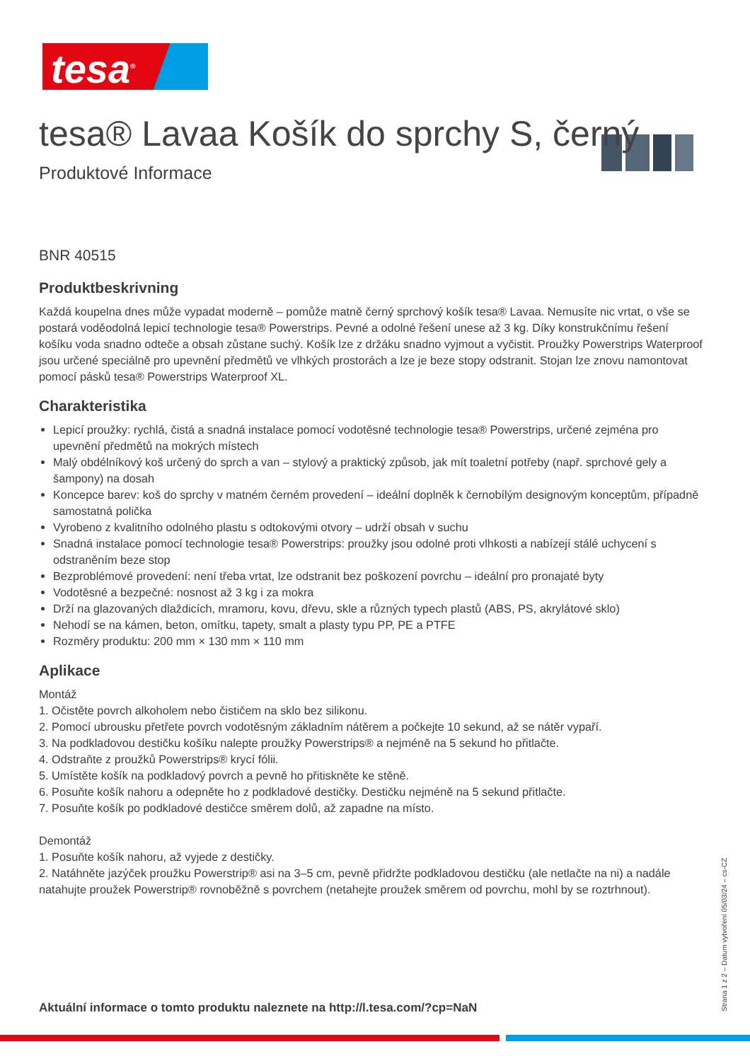tesa<sup>®</sup>
tesa® Lavaa Košík do sprchy S, černý
Produktové Informace
BNR 40515
Produktbeskrivning
Každá koupelna dnes může vypadat moderně – pomůže matně černý sprchový košík tesa® Lavaa. Nemusíte nic vrtat, o vše se postará voděodolná lepicí technologie tesa® Powerstrips. Pevné a odolné řešení unese až 3 kg. Díky konstrukčnímu řešení košíku voda snadno odteče a obsah zůstane suchý. Košík lze z držáku snadno vyjmout a vyčistit. Proužky Powerstrips Waterproof jsou určené speciálně pro upevnění předmětů ve vlhkých prostorách a lze je beze stopy odstranit. Stojan lze znovu namontovat pomocí pásků tesa® Powerstrips Waterproof XL.
Charakteristika
Lepicí proužky: rychlá, čistá a snadná instalace pomocí vodotěsné technologie tesa® Powerstrips, určené zejména pro upevnění předmětů na mokrých místech
Malý obdélníkový koš určený do sprch a van – stylový a praktický způsob, jak mít toaletní potřeby (např. sprchové gely a šampony) na dosah
Koncepce barev: koš do sprchy v matném černém provedení – ideální doplněk k černobílým designovým konceptům, případně samostatná polička
Vyrobeno z kvalitního odolného plastu s odtokovými otvory – udrží obsah v suchu
Snadná instalace pomocí technologie tesa® Powerstrips: proužky jsou odolné proti vlhkosti a nabízejí stálé uchycení s odstraněním beze stop
Bezproblémové provedení: není třeba vrtat, lze odstranit bez poškození povrchu – ideální pro pronajaté byty
Vodotěsné a bezpečné: nosnost až 3 kg i za mokra
Drží na glazovaných dlaždicích, mramoru, kovu, dřevu, skle a různých typech plastů (ABS, PS, akrylátové sklo)
Nehodí se na kámen, beton, omítku, tapety, smalt a plasty typu PP, PE a PTFE
Rozměry produktu: 200 mm × 130 mm × 110 mm
Aplikace
Montáž
1. Očistěte povrch alkoholem nebo čističem na sklo bez silikonu.
2. Pomocí ubrousku přetřete povrch vodotěsným základním nátěrem a počkejte 10 sekund, až se nátěr vypaří.
3. Na podkladovou destičku košíku nalepte proužky Powerstrips® a nejméně na 5 sekund ho přitlačte.
4. Odstraňte z proužků Powerstrips® krycí fólii.
5. Umístěte košík na podkladový povrch a pevně ho přitiskněte ke stěně.
6. Posuňte košík nahoru a odepněte ho z podkladové destičky. Destičku nejméně na 5 sekund přitlačte.
7. Posuňte košík po podkladové destičce směrem dolů, až zapadne na místo.
Demontáž
1. Posuňte košík nahoru, až vyjede z destičky.
2. Natáhněte jazýček proužku Powerstrip® asi na 3–5 cm, pevně přidržte podkladovou destičku (ale netlačte na ni) a nadále natahujte proužek Powerstrip® rovnoběžně s povrchem (netahejte proužek směrem od povrchu, mohl by se roztrhnout).
Aktuální informace o tomto produktu naleznete na http://l.tesa.com/?cp=NaN
Strana 1 z 2 – Datum vytvoření 05/03/24 – cs-CZ